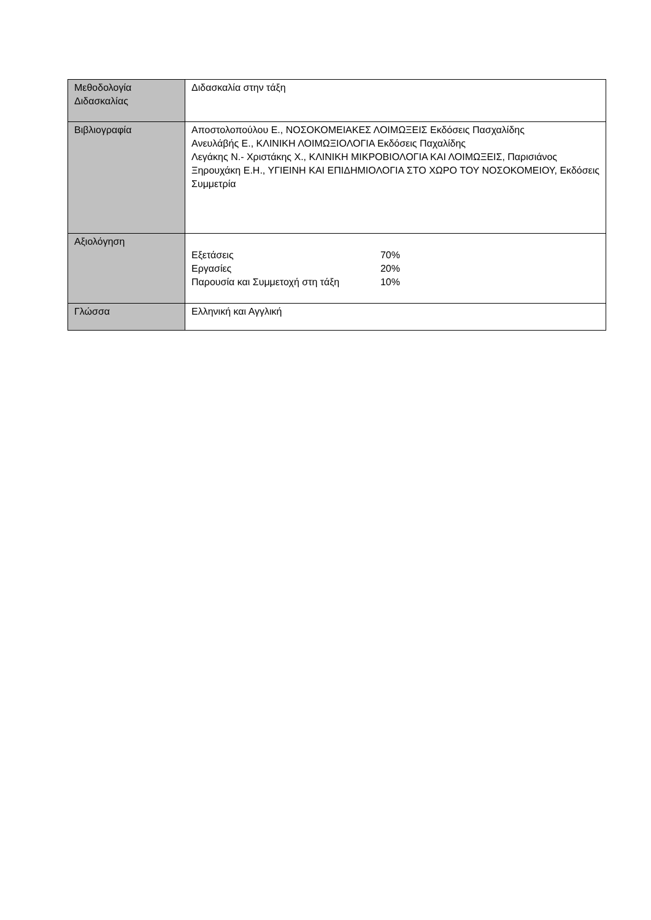| Μεθοδολογία Διδασκαλίας | Διδασκαλία στην τάξη |
| Βιβλιογραφία | Αποστολοπούλου Ε., ΝΟΣΟΚΟΜΕΙΑΚΕΣ ΛΟΙΜΩΞΕΙΣ Εκδόσεις Πασχαλίδης Ανευλάβής Ε., ΚΛΙΝΙΚΗ ΛΟΙΜΩΞΙΟΛΟΓΙΑ Εκδόσεις Παχαλίδης Λεγάκης Ν.- Χριστάκης Χ., ΚΛΙΝΙΚΗ ΜΙΚΡΟΒΙΟΛΟΓΙΑ ΚΑΙ ΛΟΙΜΩΞΕΙΣ, Παρισιάνος Ξηρουχάκη Ε.Η., ΥΓΙΕΙΝΗ ΚΑΙ ΕΠΙΔΗΜΙΟΛΟΓΙΑ ΣΤΟ ΧΩΡΟ ΤΟΥ ΝΟΣΟΚΟΜΕΙΟΥ, Εκδόσεις Συμμετρία |
| Αξιολόγηση | Εξετάσεις 70% Εργασίες 20% Παρουσία και Συμμετοχή στη τάξη 10% |
| Γλώσσα | Ελληνική και Αγγλική |